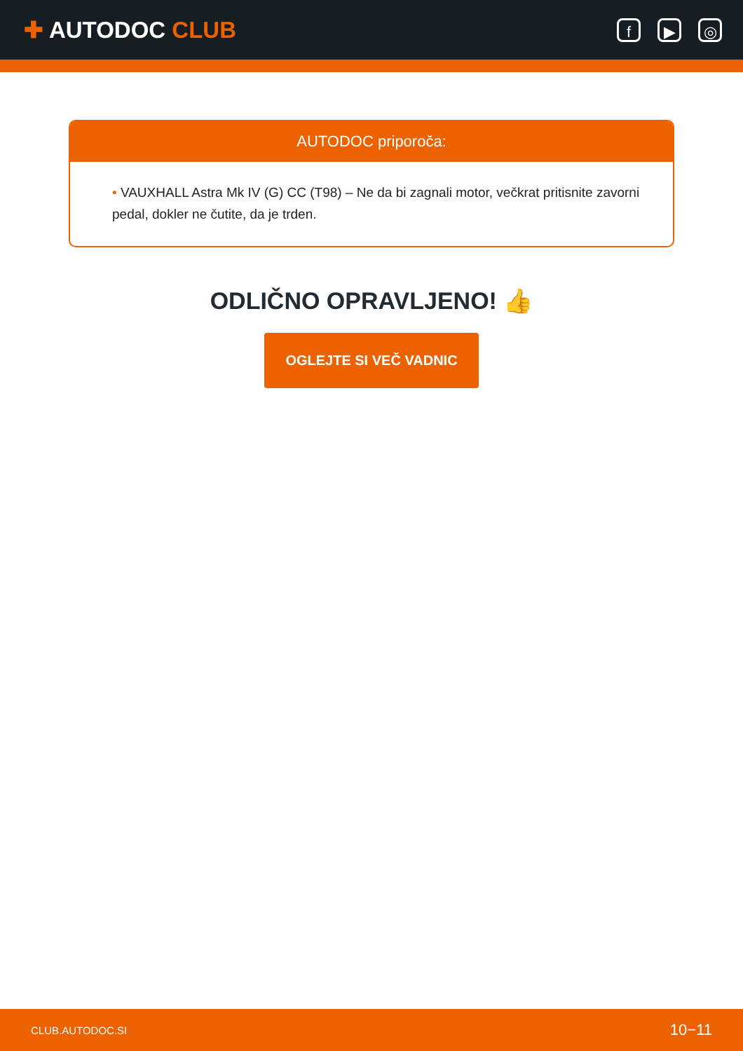✚ AUTODOC CLUB
f ▶ ◎
AUTODOC priporoča:
• VAUXHALL Astra Mk IV (G) CC (T98) – Ne da bi zagnali motor, večkrat pritisnite zavorni pedal, dokler ne čutite, da je trden.
ODLIČNO OPRAVLJENO! 👍
OGLEJTE SI VEČ VADNIC
CLUB.AUTODOC.SI 10−11